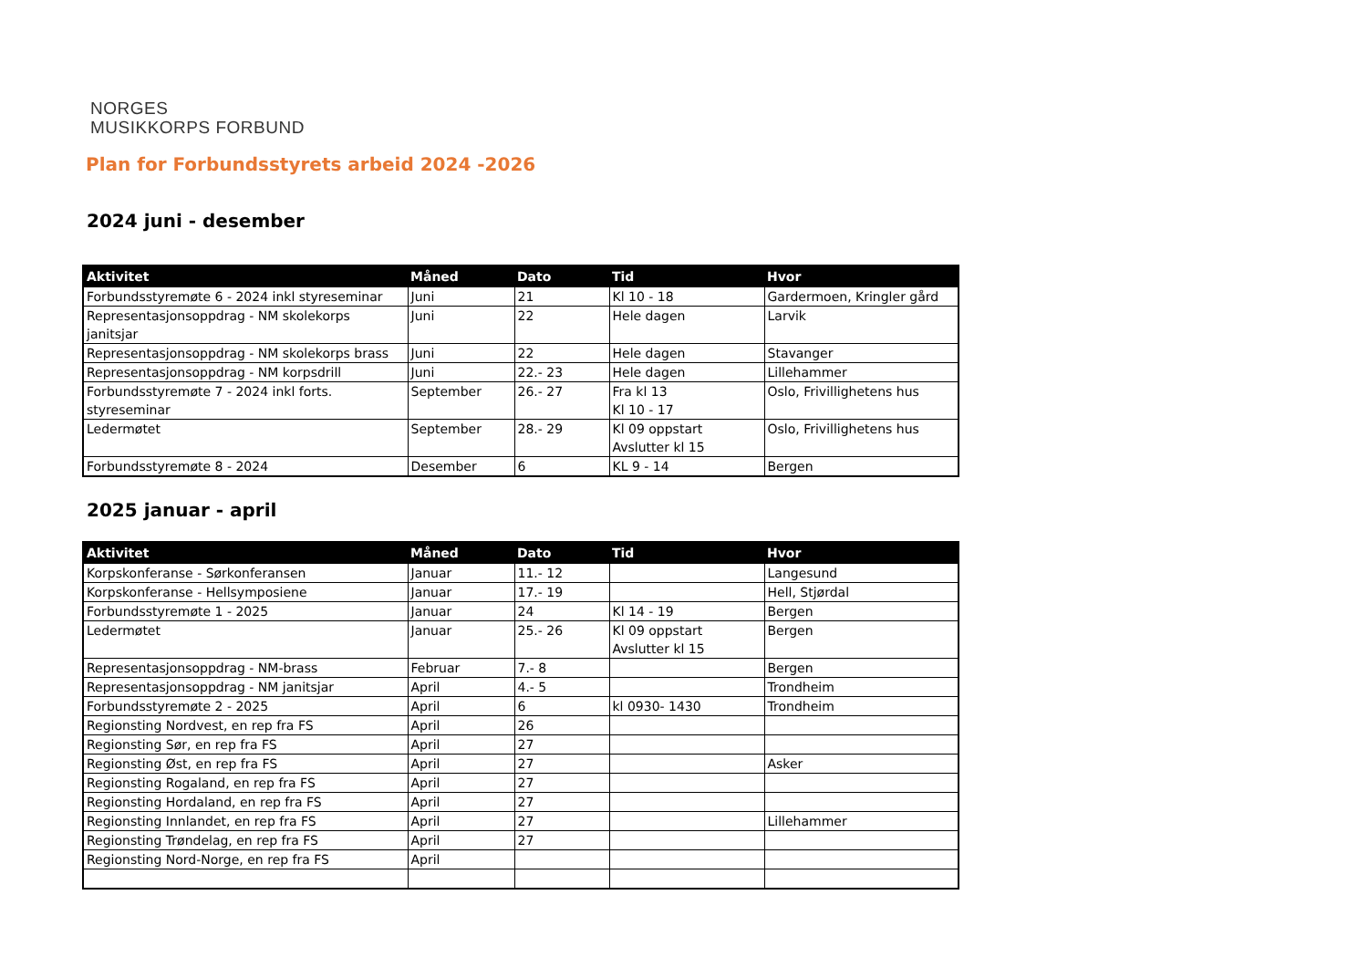NORGES
MUSIKKORPS FORBUND
Plan for Forbundsstyrets arbeid 2024 -2026
2024 juni - desember
| Aktivitet | Måned | Dato | Tid | Hvor |
| --- | --- | --- | --- | --- |
| Forbundsstyremøte 6 - 2024 inkl styreseminar | Juni | 21 | Kl 10 - 18 | Gardermoen, Kringler gård |
| Representasjonsoppdrag - NM skolekorps janitsjar | Juni | 22 | Hele dagen | Larvik |
| Representasjonsoppdrag - NM skolekorps brass | Juni | 22 | Hele dagen | Stavanger |
| Representasjonsoppdrag - NM korpsdrill | Juni | 22.- 23 | Hele dagen | Lillehammer |
| Forbundsstyremøte 7 - 2024 inkl forts. styreseminar | September | 26.- 27 | Fra kl 13 Kl 10 - 17 | Oslo, Frivillighetens hus |
| Ledermøtet | September | 28.- 29 | Kl 09 oppstart Avslutter kl 15 | Oslo, Frivillighetens hus |
| Forbundsstyremøte 8 - 2024 | Desember | 6 | KL 9 - 14 | Bergen |
2025 januar - april
| Aktivitet | Måned | Dato | Tid | Hvor |
| --- | --- | --- | --- | --- |
| Korpskonferanse - Sørkonferansen | Januar | 11.- 12 | | Langesund |
| Korpskonferanse - Hellsymposiene | Januar | 17.- 19 | | Hell, Stjørdal |
| Forbundsstyremøte 1 - 2025 | Januar | 24 | Kl 14 - 19 | Bergen |
| Ledermøtet | Januar | 25.- 26 | Kl 09 oppstart Avslutter kl 15 | Bergen |
| Representasjonsoppdrag - NM-brass | Februar | 7.- 8 | | Bergen |
| Representasjonsoppdrag - NM janitsjar | April | 4.- 5 | | Trondheim |
| Forbundsstyremøte 2 - 2025 | April | 6 | kl 0930- 1430 | Trondheim |
| Regionsting Nordvest, en rep fra FS | April | 26 | | |
| Regionsting Sør, en rep fra FS | April | 27 | | |
| Regionsting Øst, en rep fra FS | April | 27 | | Asker |
| Regionsting Rogaland, en rep fra FS | April | 27 | | |
| Regionsting Hordaland, en rep fra FS | April | 27 | | |
| Regionsting Innlandet, en rep fra FS | April | 27 | | Lillehammer |
| Regionsting Trøndelag, en rep fra FS | April | 27 | | |
| Regionsting Nord-Norge, en rep fra FS | April | | | |